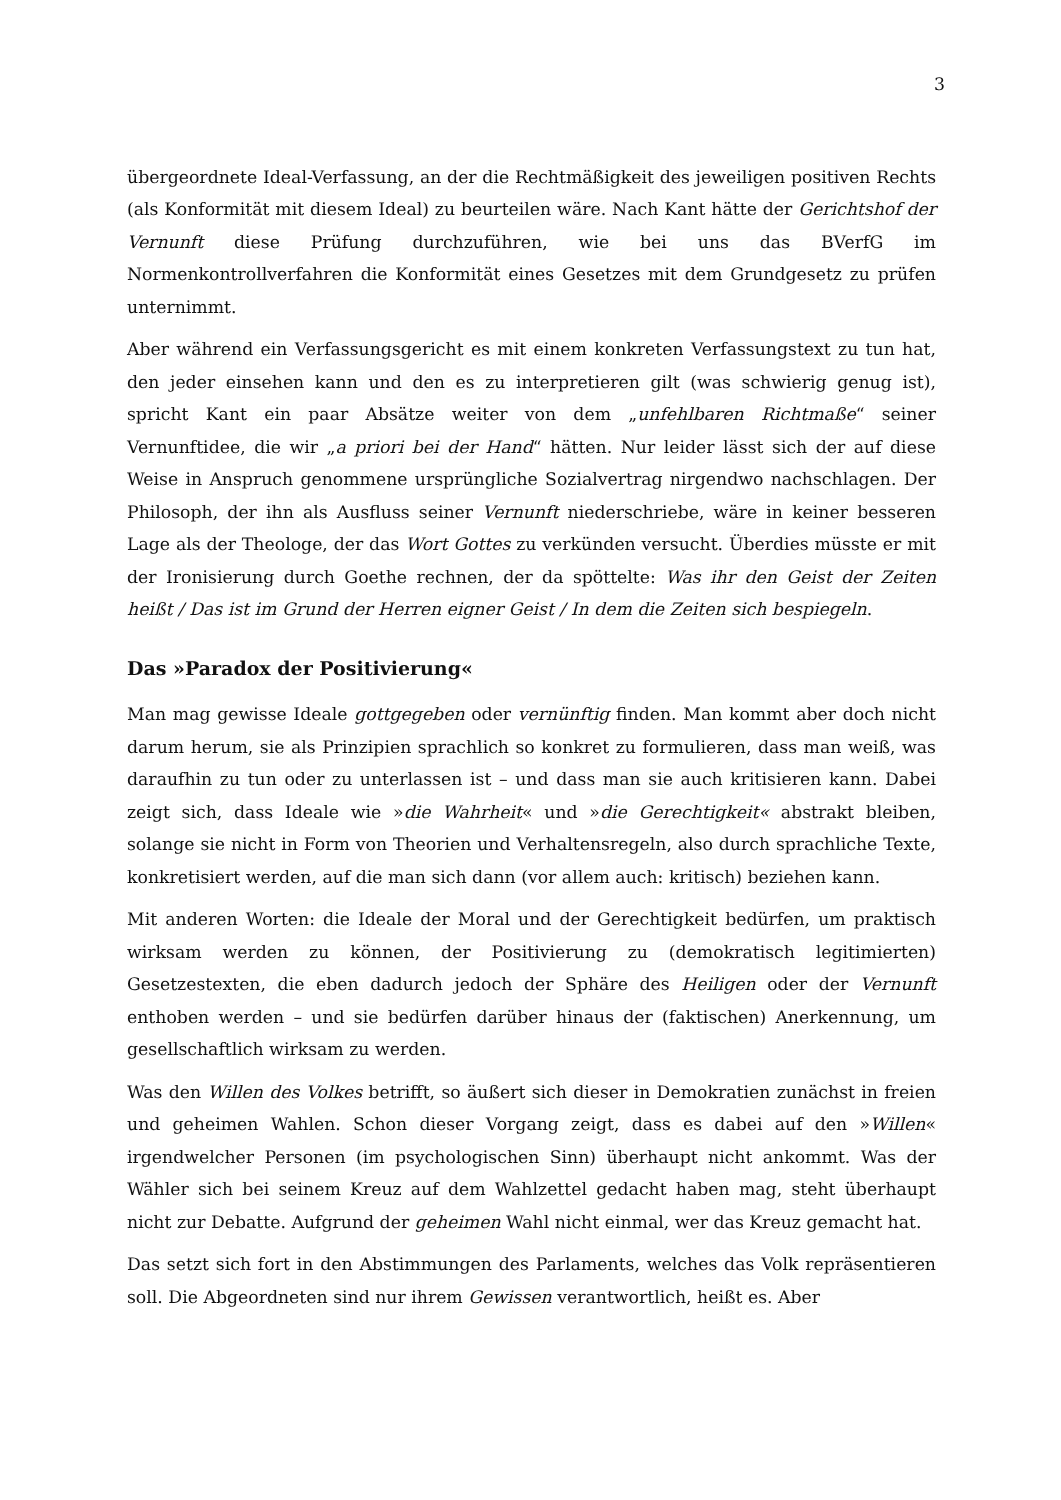3
übergeordnete Ideal-Verfassung, an der die Rechtmäßigkeit des jeweiligen positiven Rechts (als Konformität mit diesem Ideal) zu beurteilen wäre. Nach Kant hätte der Gerichtshof der Vernunft diese Prüfung durchzuführen, wie bei uns das BVerfG im Normenkontrollverfahren die Konformität eines Gesetzes mit dem Grundgesetz zu prüfen unternimmt.
Aber während ein Verfassungsgericht es mit einem konkreten Verfassungstext zu tun hat, den jeder einsehen kann und den es zu interpretieren gilt (was schwierig genug ist), spricht Kant ein paar Absätze weiter von dem „unfehlbaren Richtmaße“ seiner Vernunftidee, die wir „a priori bei der Hand“ hätten. Nur leider lässt sich der auf diese Weise in Anspruch genommene ursprüngliche Sozialvertrag nirgendwo nachschlagen. Der Philosoph, der ihn als Ausfluss seiner Vernunft niederschriebe, wäre in keiner besseren Lage als der Theologe, der das Wort Gottes zu verkünden versucht. Überdies müsste er mit der Ironisierung durch Goethe rechnen, der da spöttelte: Was ihr den Geist der Zeiten heißt / Das ist im Grund der Herren eigner Geist / In dem die Zeiten sich bespiegeln.
Das »Paradox der Positivierung«
Man mag gewisse Ideale gottgegeben oder vernünftig finden. Man kommt aber doch nicht darum herum, sie als Prinzipien sprachlich so konkret zu formulieren, dass man weiß, was daraufhin zu tun oder zu unterlassen ist – und dass man sie auch kritisieren kann. Dabei zeigt sich, dass Ideale wie »die Wahrheit« und »die Gerechtigkeit« abstrakt bleiben, solange sie nicht in Form von Theorien und Verhaltensregeln, also durch sprachliche Texte, konkretisiert werden, auf die man sich dann (vor allem auch: kritisch) beziehen kann.
Mit anderen Worten: die Ideale der Moral und der Gerechtigkeit bedürfen, um praktisch wirksam werden zu können, der Positivierung zu (demokratisch legitimierten) Gesetzestexten, die eben dadurch jedoch der Sphäre des Heiligen oder der Vernunft enthoben werden – und sie bedürfen darüber hinaus der (faktischen) Anerkennung, um gesellschaftlich wirksam zu werden.
Was den Willen des Volkes betrifft, so äußert sich dieser in Demokratien zunächst in freien und geheimen Wahlen. Schon dieser Vorgang zeigt, dass es dabei auf den »Willen« irgendwelcher Personen (im psychologischen Sinn) überhaupt nicht ankommt. Was der Wähler sich bei seinem Kreuz auf dem Wahlzettel gedacht haben mag, steht überhaupt nicht zur Debatte. Aufgrund der geheimen Wahl nicht einmal, wer das Kreuz gemacht hat.
Das setzt sich fort in den Abstimmungen des Parlaments, welches das Volk repräsentieren soll. Die Abgeordneten sind nur ihrem Gewissen verantwortlich, heißt es. Aber